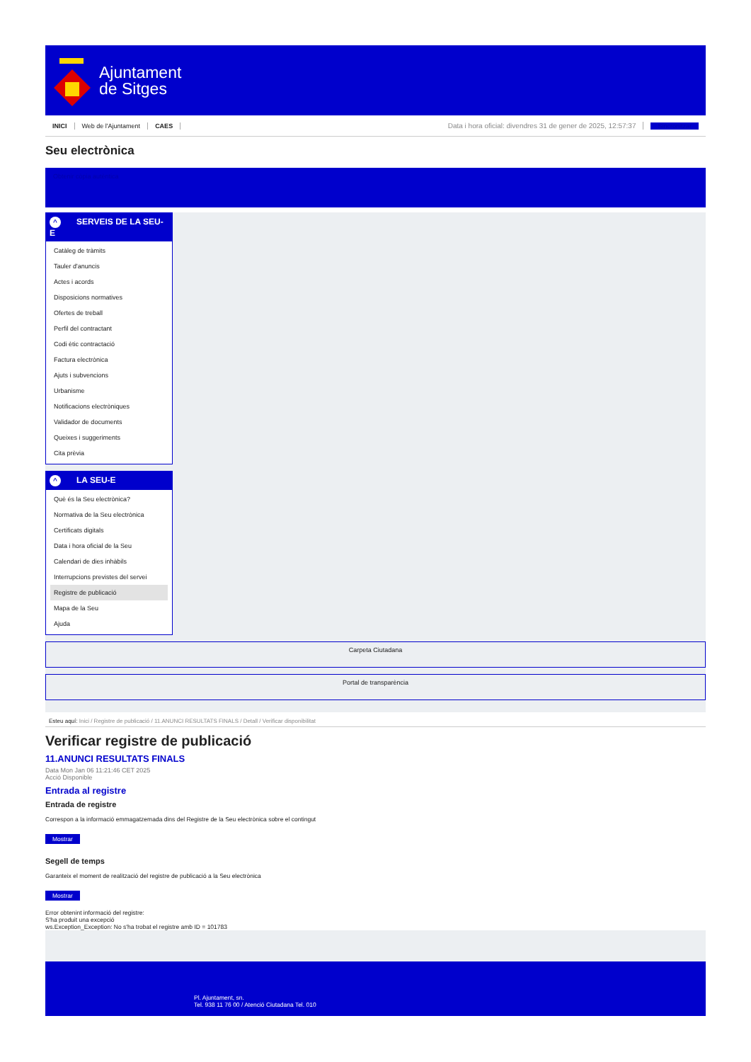Ajuntament
de Sitges
INICI Web de l'Ajuntament CAES Data i hora oficial: divendres 31 de gener de 2025, 12:57:37 Sincronitzar
Seu electrònica
Obtenir còpia autèntica
^ SERVEIS DE LA SEU-E
Catàleg de tràmits
Tauler d'anuncis
Actes i acords
Disposicions normatives
Ofertes de treball
Perfil del contractant
Codi ètic contractació
Factura electrònica
Ajuts i subvencions
Urbanisme
Notificacions electròniques
Validador de documents
Queixes i suggeriments
Cita prèvia
^ LA SEU-E
Què és la Seu electrònica?
Normativa de la Seu electrònica
Certificats digitals
Data i hora oficial de la Seu
Calendari de dies inhàbils
Interrupcions previstes del servei
Registre de publicació
Mapa de la Seu
Ajuda
Carpeta Ciutadana
Portal de transparència
Esteu aquí: Inici / Registre de publicació / 11.ANUNCI RESULTATS FINALS / Detall / Verificar disponibilitat
Verificar registre de publicació
11.ANUNCI RESULTATS FINALS
Data Mon Jan 06 11:21:46 CET 2025
Acció Disponible
Entrada al registre
Entrada de registre
Correspon a la informació emmagatzemada dins del Registre de la Seu electrònica sobre el contingut
Mostrar
Segell de temps
Garanteix el moment de realització del registre de publicació a la Seu electrònica
Mostrar
Error obtenint informació del registre:
S'ha produit una excepció
ws.Exception_Exception: No s'ha trobat el registre amb ID = 101783
Pl. Ajuntament, sn.
Tel. 938 11 76 00 / Atenció Ciutadana Tel. 010